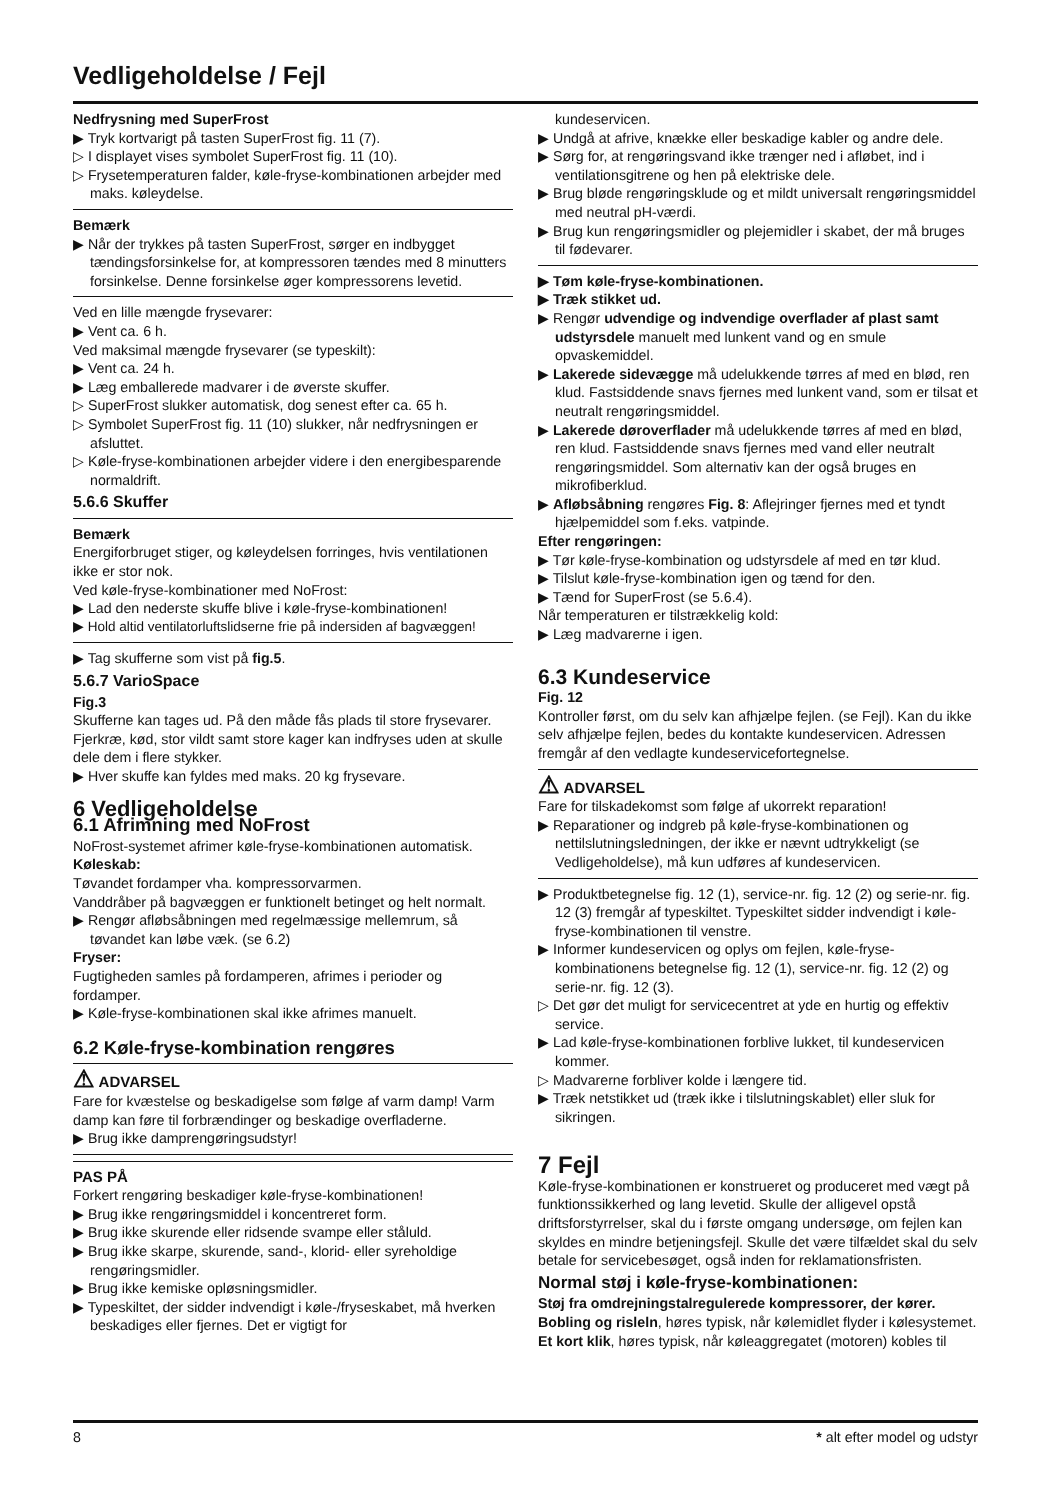Vedligeholdelse / Fejl
Nedfrysning med SuperFrost
▶ Tryk kortvarigt på tasten SuperFrost fig. 11 (7).
▷ I displayet vises symbolet SuperFrost fig. 11 (10).
▷ Frysetemperaturen falder, køle-fryse-kombinationen arbejder med maks. køleydelse.
Bemærk
▶ Når der trykkes på tasten SuperFrost, sørger en indbygget tændingsforsinkelse for, at kompressoren tændes med 8 minutters forsinkelse. Denne forsinkelse øger kompressorens levetid.
Ved en lille mængde frysevarer:
▶ Vent ca. 6 h.
Ved maksimal mængde frysevarer (se typeskilt):
▶ Vent ca. 24 h.
▶ Læg emballerede madvarer i de øverste skuffer.
▷ SuperFrost slukker automatisk, dog senest efter ca. 65 h.
▷ Symbolet SuperFrost fig. 11 (10) slukker, når nedfrysningen er afsluttet.
▷ Køle-fryse-kombinationen arbejder videre i den energibesparende normaldrift.
5.6.6 Skuffer
Bemærk
Energiforbruget stiger, og køleydelsen forringes, hvis ventilationen ikke er stor nok.
Ved køle-fryse-kombinationer med NoFrost:
▶ Lad den nederste skuffe blive i køle-fryse-kombinationen!
▶ Hold altid ventilatorluftslidserne frie på indersiden af bagvæggen!
▶ Tag skufferne som vist på fig.5.
5.6.7 VarioSpace
Fig.3
Skufferne kan tages ud. På den måde fås plads til store frysevarer. Fjerkræ, kød, stor vildt samt store kager kan indfryses uden at skulle dele dem i flere stykker.
▶ Hver skuffe kan fyldes med maks. 20 kg frysevare.
6 Vedligeholdelse
6.1 Afrimning med NoFrost
NoFrost-systemet afrimer køle-fryse-kombinationen automatisk.
Køleskab:
Tøvandet fordamper vha. kompressorvarmen.
Vanddråber på bagvæggen er funktionelt betinget og helt normalt.
▶ Rengør afløbsåbningen med regelmæssige mellemrum, så tøvandet kan løbe væk. (se 6.2)
Fryser:
Fugtigheden samles på fordamperen, afrimes i perioder og fordamper.
▶ Køle-fryse-kombinationen skal ikke afrimes manuelt.
6.2 Køle-fryse-kombination rengøres
⚠ ADVARSEL
Fare for kvæstelse og beskadigelse som følge af varm damp! Varm damp kan føre til forbrændinger og beskadige overfladerne.
▶ Brug ikke damprengøringsudstyr!
PAS PÅ
Forkert rengøring beskadiger køle-fryse-kombinationen!
▶ Brug ikke rengøringsmiddel i koncentreret form.
▶ Brug ikke skurende eller ridsende svampe eller ståluld.
▶ Brug ikke skarpe, skurende, sand-, klorid- eller syreholdige rengøringsmidler.
▶ Brug ikke kemiske opløsningsmidler.
▶ Typeskiltet, der sidder indvendigt i køle-/fryseskabet, må hverken beskadiges eller fjernes. Det er vigtigt for
kundeservicen.
▶ Undgå at afrive, knække eller beskadige kabler og andre dele.
▶ Sørg for, at rengøringsvand ikke trænger ned i afløbet, ind i ventilationsgitrene og hen på elektriske dele.
▶ Brug bløde rengøringsklude og et mildt universalt rengøringsmiddel med neutral pH-værdi.
▶ Brug kun rengøringsmidler og plejemidler i skabet, der må bruges til fødevarer.
▶ Tøm køle-fryse-kombinationen.
▶ Træk stikket ud.
▶ Rengør udvendige og indvendige overflader af plast samt udstyrsdele manuelt med lunkent vand og en smule opvaskemiddel.
▶ Lakerede sidevægge må udelukkende tørres af med en blød, ren klud. Fastsiddende snavs fjernes med lunkent vand, som er tilsat et neutralt rengøringsmiddel.
▶ Lakerede døroverflader må udelukkende tørres af med en blød, ren klud. Fastsiddende snavs fjernes med vand eller neutralt rengøringsmiddel. Som alternativ kan der også bruges en mikrofiberklud.
▶ Afløbsåbning rengøres Fig. 8: Aflejringer fjernes med et tyndt hjælpemiddel som f.eks. vatpinde.
Efter rengøringen:
▶ Tør køle-fryse-kombination og udstyrsdele af med en tør klud.
▶ Tilslut køle-fryse-kombination igen og tænd for den.
▶ Tænd for SuperFrost (se 5.6.4).
Når temperaturen er tilstrækkelig kold:
▶ Læg madvarerne i igen.
6.3 Kundeservice
Fig. 12
Kontroller først, om du selv kan afhjælpe fejlen. (se Fejl). Kan du ikke selv afhjælpe fejlen, bedes du kontakte kundeservicen. Adressen fremgår af den vedlagte kundeservicefortegnelse.
⚠ ADVARSEL
Fare for tilskadekomst som følge af ukorrekt reparation!
▶ Reparationer og indgreb på køle-fryse-kombinationen og nettilslutningsledningen, der ikke er nævnt udtrykkeligt (se Vedligeholdelse), må kun udføres af kundeservicen.
▶ Produktbetegnelse fig. 12 (1), service-nr. fig. 12 (2) og serie-nr. fig. 12 (3) fremgår af typeskiltet. Typeskiltet sidder indvendigt i køle-fryse-kombinationen til venstre.
▶ Informer kundeservicen og oplys om fejlen, køle-fryse-kombinationens betegnelse fig. 12 (1), service-nr. fig. 12 (2) og serie-nr. fig. 12 (3).
▷ Det gør det muligt for servicecentret at yde en hurtig og effektiv service.
▶ Lad køle-fryse-kombinationen forblive lukket, til kundeservicen kommer.
▷ Madvarerne forbliver kolde i længere tid.
▶ Træk netstikket ud (træk ikke i tilslutningskablet) eller sluk for sikringen.
7 Fejl
Køle-fryse-kombinationen er konstrueret og produceret med vægt på funktionssikkerhed og lang levetid. Skulle der alligevel opstå driftsforstyrrelser, skal du i første omgang undersøge, om fejlen kan skyldes en mindre betjeningsfejl. Skulle det være tilfældet skal du selv betale for servicebesøget, også inden for reklamationsfristen.
Normal støj i køle-fryse-kombinationen:
Støj fra omdrejningstalregulerede kompressorer, der kører.
Bobling og risleln, høres typisk, når kølemidlet flyder i kølesystemet.
Et kort klik, høres typisk, når køleaggregatet (motoren) kobles til
8 * alt efter model og udstyr